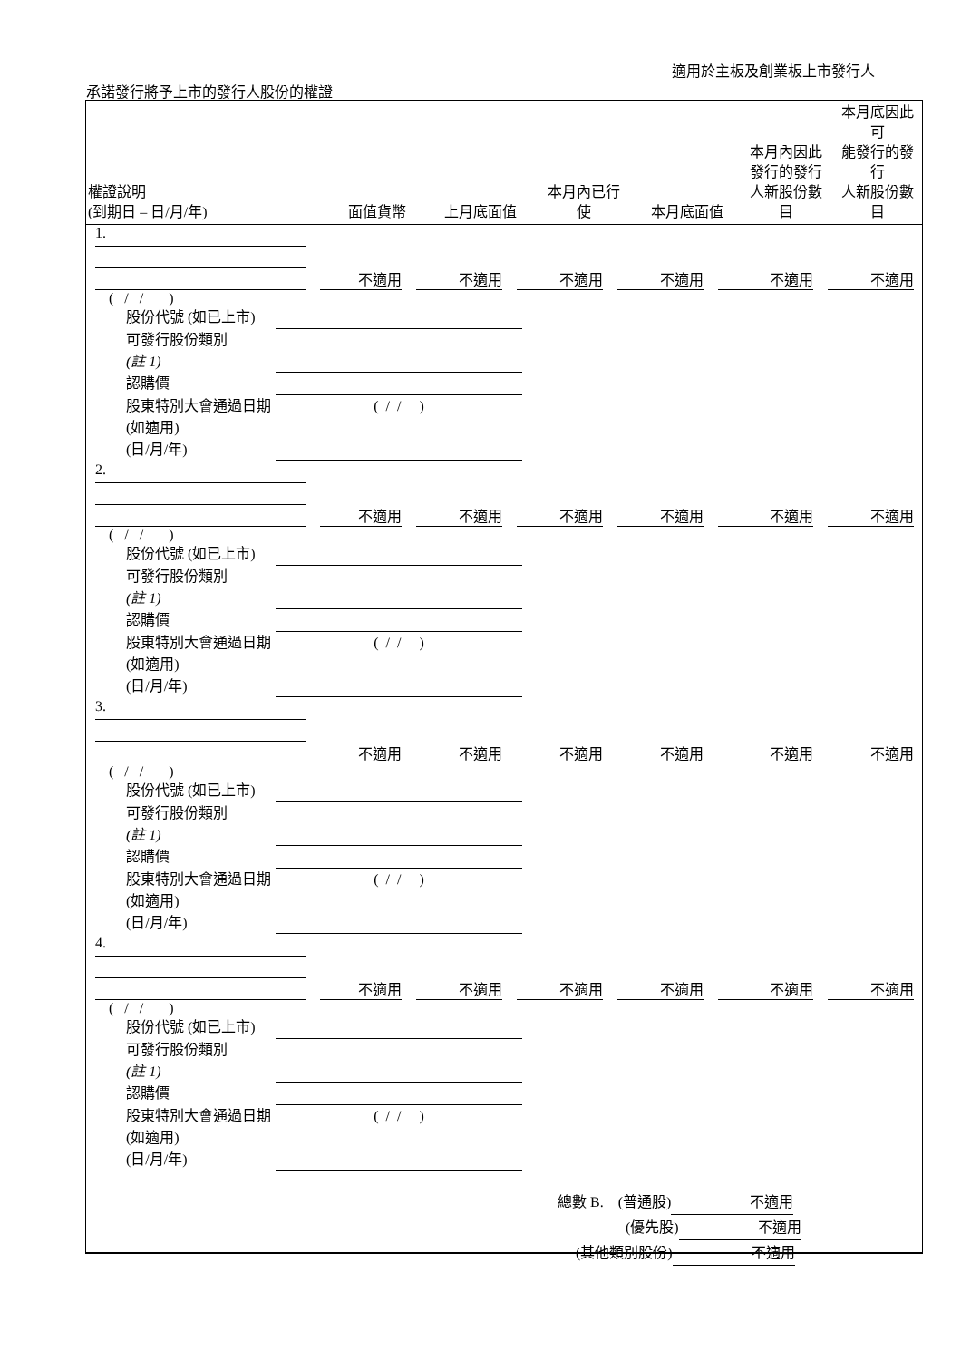適用於主板及創業板上市發行人
承諾發行將予上市的發行人股份的權證
| 權證說明 (到期日 – 日/月/年) | 面值貨幣 | 上月底面值 | 本月內已行 使 | 本月底面值 | 本月內因此 發行的發行 人新股份數 目 | 本月底因此可 能發行的發行 人新股份數目 |
| --- | --- | --- | --- | --- | --- | --- |
1.
不適用 不適用 不適用 不適用 不適用 不適用
( / / )
股份代號 (如已上市)
可發行股份類別
(註 1)
認購價
股東特別大會通過日期 (如適用)
(日/月/年) ( / / )
2.
不適用 不適用 不適用 不適用 不適用 不適用
( / / )
股份代號 (如已上市)
可發行股份類別
(註 1)
認購價
股東特別大會通過日期 (如適用)
(日/月/年) ( / / )
3.
不適用 不適用 不適用 不適用 不適用 不適用
( / / )
股份代號 (如已上市)
可發行股份類別
(註 1)
認購價
股東特別大會通過日期 (如適用)
(日/月/年) ( / / )
4.
不適用 不適用 不適用 不適用 不適用 不適用
( / / )
股份代號 (如已上市)
可發行股份類別
(註 1)
認購價
股東特別大會通過日期 (如適用)
(日/月/年) ( / / )
總數 B. (普通股) 不適用
(優先股) 不適用
(其他類別股份) 不適用